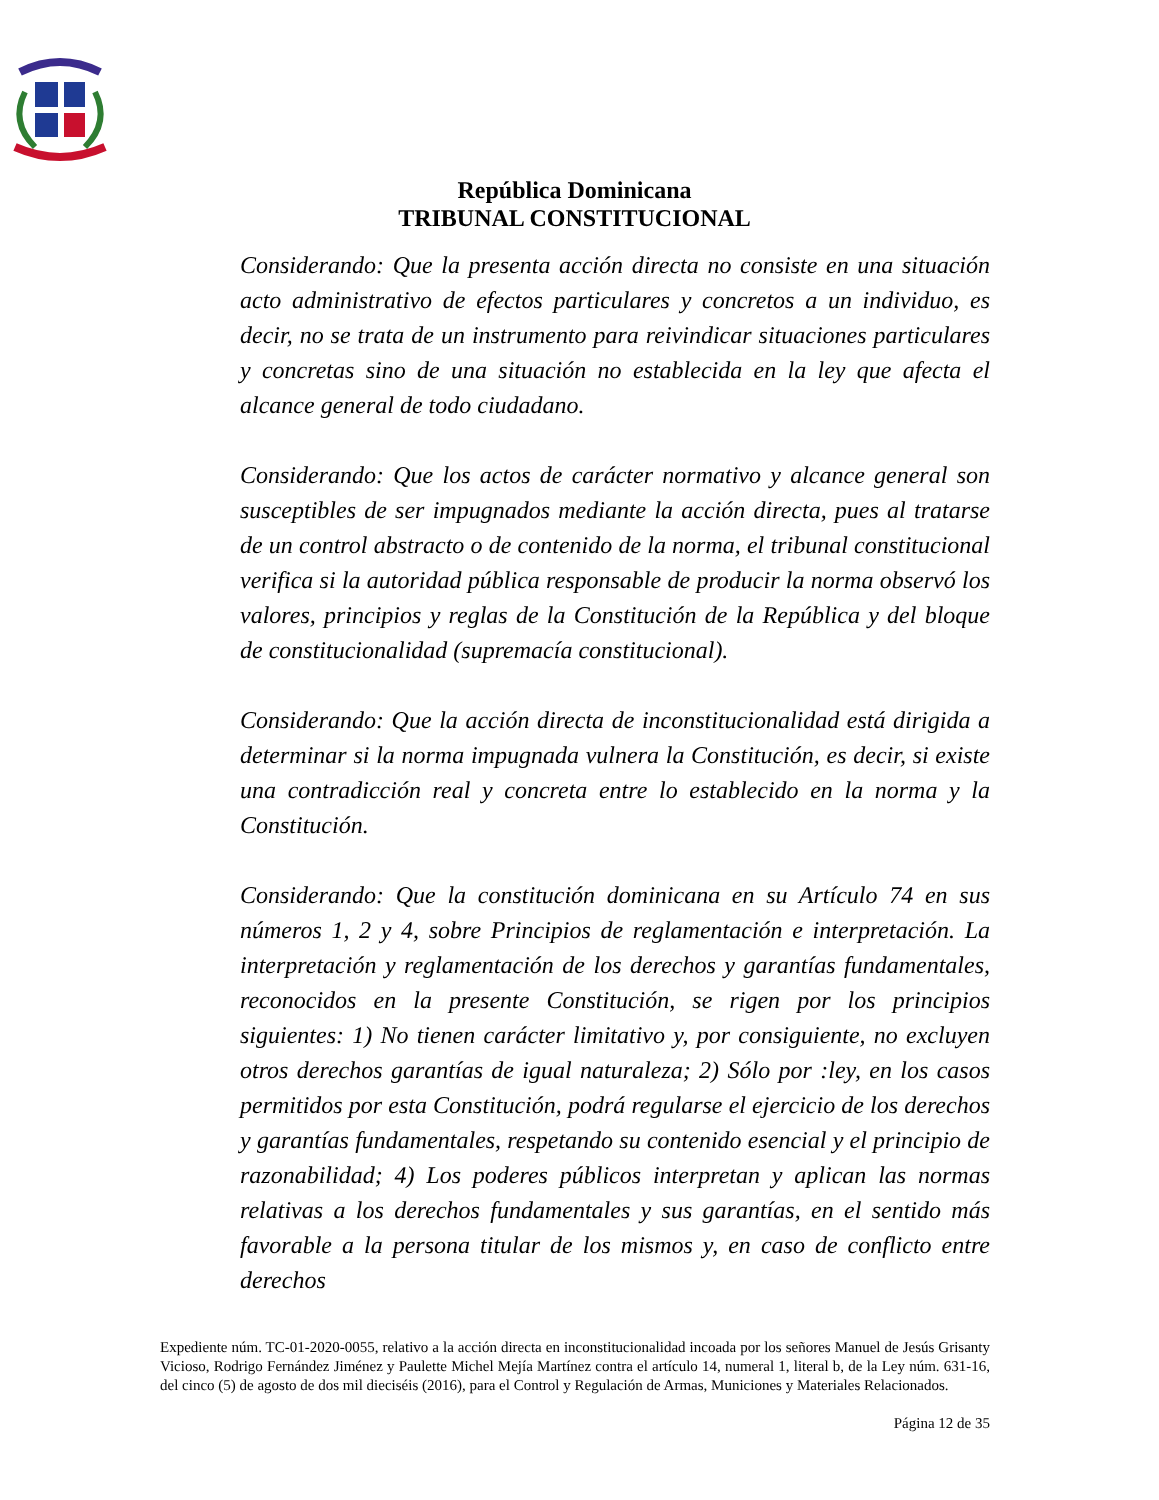República Dominicana
TRIBUNAL CONSTITUCIONAL
Considerando: Que la presenta acción directa no consiste en una situación acto administrativo de efectos particulares y concretos a un individuo, es decir, no se trata de un instrumento para reivindicar situaciones particulares y concretas sino de una situación no establecida en la ley que afecta el alcance general de todo ciudadano.
Considerando: Que los actos de carácter normativo y alcance general son susceptibles de ser impugnados mediante la acción directa, pues al tratarse de un control abstracto o de contenido de la norma, el tribunal constitucional verifica si la autoridad pública responsable de producir la norma observó los valores, principios y reglas de la Constitución de la República y del bloque de constitucionalidad (supremacía constitucional).
Considerando: Que la acción directa de inconstitucionalidad está dirigida a determinar si la norma impugnada vulnera la Constitución, es decir, si existe una contradicción real y concreta entre lo establecido en la norma y la Constitución.
Considerando: Que la constitución dominicana en su Artículo 74 en sus números 1, 2 y 4, sobre Principios de reglamentación e interpretación. La interpretación y reglamentación de los derechos y garantías fundamentales, reconocidos en la presente Constitución, se rigen por los principios siguientes: 1) No tienen carácter limitativo y, por consiguiente, no excluyen otros derechos garantías de igual naturaleza; 2) Sólo por :ley, en los casos permitidos por esta Constitución, podrá regularse el ejercicio de los derechos y garantías fundamentales, respetando su contenido esencial y el principio de razonabilidad; 4) Los poderes públicos interpretan y aplican las normas relativas a los derechos fundamentales y sus garantías, en el sentido más favorable a la persona titular de los mismos y, en caso de conflicto entre derechos
Expediente núm. TC-01-2020-0055, relativo a la acción directa en inconstitucionalidad incoada por los señores Manuel de Jesús Grisanty Vicioso, Rodrigo Fernández Jiménez y Paulette Michel Mejía Martínez contra el artículo 14, numeral 1, literal b, de la Ley núm. 631-16, del cinco (5) de agosto de dos mil dieciséis (2016), para el Control y Regulación de Armas, Municiones y Materiales Relacionados.
Página 12 de 35